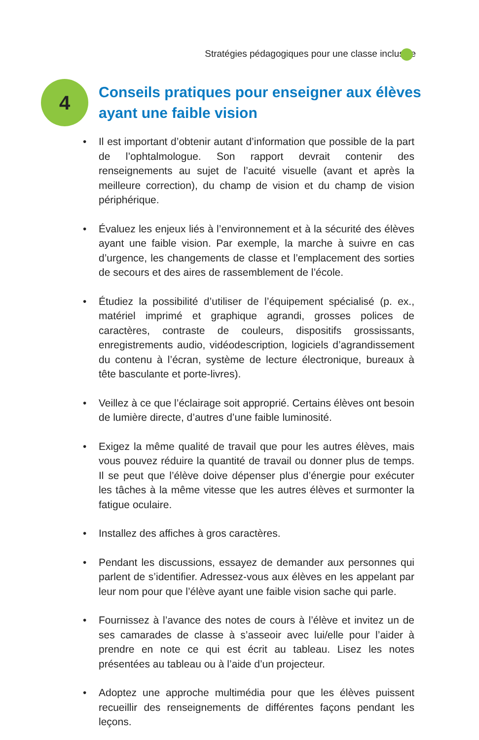Stratégies pédagogiques pour une classe inclusive
4
Conseils pratiques pour enseigner aux élèves
ayant une faible vision
• Il est important d’obtenir autant d’information que possible de la part de l’ophtalmologue. Son rapport devrait contenir des renseignements au sujet de l’acuité visuelle (avant et après la meilleure correction), du champ de vision et du champ de vision périphérique.
• Évaluez les enjeux liés à l’environnement et à la sécurité des élèves ayant une faible vision. Par exemple, la marche à suivre en cas d’urgence, les changements de classe et l’emplacement des sorties de secours et des aires de rassemblement de l’école.
• Étudiez la possibilité d’utiliser de l’équipement spécialisé (p. ex., matériel imprimé et graphique agrandi, grosses polices de caractères, contraste de couleurs, dispositifs grossissants, enregistrements audio, vidéodescription, logiciels d’agrandissement du contenu à l’écran, système de lecture électronique, bureaux à tête basculante et porte-livres).
• Veillez à ce que l’éclairage soit approprié. Certains élèves ont besoin de lumière directe, d’autres d’une faible luminosité.
• Exigez la même qualité de travail que pour les autres élèves, mais vous pouvez réduire la quantité de travail ou donner plus de temps. Il se peut que l’élève doive dépenser plus d’énergie pour exécuter les tâches à la même vitesse que les autres élèves et surmonter la fatigue oculaire.
• Installez des affiches à gros caractères.
• Pendant les discussions, essayez de demander aux personnes qui parlent de s’identifier. Adressez-vous aux élèves en les appelant par leur nom pour que l’élève ayant une faible vision sache qui parle.
• Fournissez à l’avance des notes de cours à l’élève et invitez un de ses camarades de classe à s’asseoir avec lui/elle pour l’aider à prendre en note ce qui est écrit au tableau. Lisez les notes présentées au tableau ou à l’aide d’un projecteur.
• Adoptez une approche multimédia pour que les élèves puissent recueillir des renseignements de différentes façons pendant les leçons.